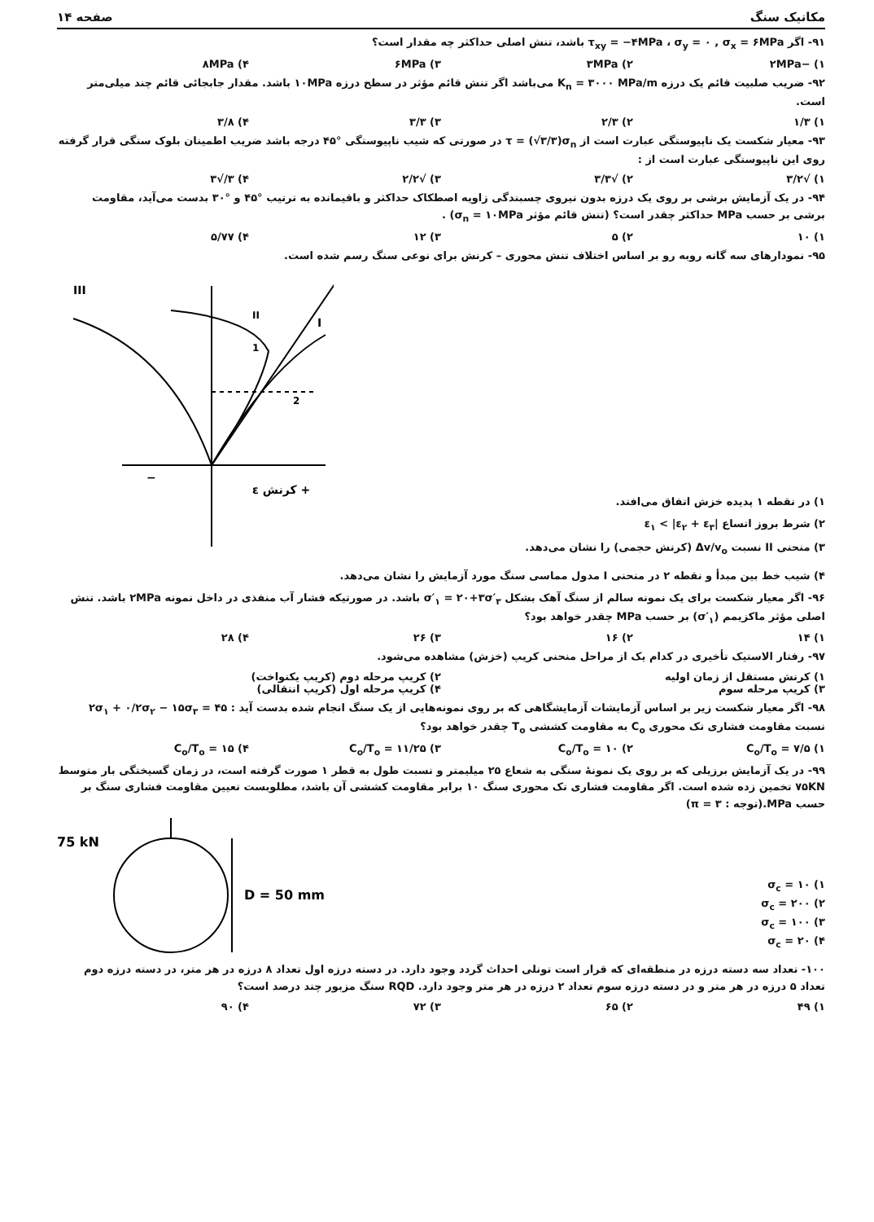مکانیک سنگ صفحه ۱۴
۹۱- اگر τ<sub>xy</sub> = −۴MPa ، σ<sub>y</sub> = ۰ , σ<sub>x</sub> = ۶MPa باشد، تنش اصلی حداکثر چه مقدار است؟
۱) −۲MPa ۲) ۳MPa ۳) ۶MPa ۴) ۸MPa
۹۲- ضریب صلبیت قائم یک درزه K<sub>n</sub> = ۳۰۰۰ MPa/m می‌باشد اگر تنش قائم مؤثر در سطح درزه ۱۰MPa باشد. مقدار جابجائی قائم چند میلی‌متر است.
۱) ۱/۳ ۲) ۲/۳ ۳) ۳/۳ ۴) ۳/۸
۹۳- معیار شکست یک ناپیوستگی عبارت است از τ = (√۳/۳)σ<sub>n</sub> در صورتی که شیب ناپیوستگی °۴۵ درجه باشد ضریب اطمینان بلوک سنگی قرار گرفته روی این ناپیوستگی عبارت است از :
۱) √۳/۲ ۲) √۳/۳ ۳) √۲/۲ ۴) ۳/√۳
۹۴- در یک آزمایش برشی بر روی یک درزه بدون نیروی چسبندگی زاویه اصطکاک حداکثر و باقیمانده به ترتیب °۴۵ و °۳۰ بدست می‌آید، مقاومت برشی بر حسب MPa حداکثر چقدر است؟ (تنش قائم مؤثر σ<sub>n</sub> = ۱۰MPa) .
۱) ۱۰ ۲) ۵ ۳) ۱۲ ۴) ۵/۷۷
۹۵- نمودارهای سه گانه روبه رو بر اساس اختلاف تنش محوری – کرنش برای نوعی سنگ رسم شده است.
۱) در نقطه ۱ پدیده خزش اتفاق می‌افتد.
۲) شرط بروز اتساع |ε<sub>۱</sub> < |ε<sub>۲</sub> + ε<sub>۳</sub>
۳) منحنی II نسبت Δv/v<sub>o</sub> (کرنش حجمی) را نشان می‌دهد.
III
II
I
1
2
ε کرنش +
−
۴) شیب خط بین مبدأ و نقطه ۲ در منحنی I مدول مماسی سنگ مورد آزمایش را نشان می‌دهد.
۹۶- اگر معیار شکست برای یک نمونه سالم از سنگ آهک بشکل σ′<sub>۱</sub> = ۲۰+۳σ′<sub>۳</sub> باشد. در صورتیکه فشار آب منفذی در داخل نمونه ۲MPa باشد. تنش اصلی مؤثر ماکزیمم (σ′<sub>۱</sub>) بر حسب MPa چقدر خواهد بود؟
۱) ۱۴ ۲) ۱۶ ۳) ۲۶ ۴) ۲۸
۹۷- رفتار الاستیک تأخیری در کدام یک از مراحل منحنی کریپ (خزش) مشاهده می‌شود.
۱) کرنش مستقل از زمان اولیه ۲) کریپ مرحله دوم (کریپ یکنواخت) ۳) کریپ مرحله سوم ۴) کریپ مرحله اول (کریپ انتقالی)
۹۸- اگر معیار شکست زیر بر اساس آزمایشات آزمایشگاهی که بر روی نمونه‌هایی از یک سنگ انجام شده بدست آید : ۲σ<sub>۱</sub> + ۰/۲σ<sub>۲</sub> − ۱۵σ<sub>۳</sub> = ۴۵ نسبت مقاومت فشاری تک محوری C<sub>o</sub> به مقاومت کششی T<sub>o</sub> چقدر خواهد بود؟
۱) C<sub>o</sub>/T<sub>o</sub> = ۷/۵ ۲) C<sub>o</sub>/T<sub>o</sub> = ۱۰ ۳) C<sub>o</sub>/T<sub>o</sub> = ۱۱/۲۵ ۴) C<sub>o</sub>/T<sub>o</sub> = ۱۵
۹۹- در یک آزمایش برزیلی که بر روی یک نمونهٔ سنگی به شعاع ۲۵ میلیمتر و نسبت طول به قطر ۱ صورت گرفته است، در زمان گسیختگی بار متوسط ۷۵KN تخمین زده شده است. اگر مقاومت فشاری تک محوری سنگ ۱۰ برابر مقاومت کششی آن باشد، مطلوبست تعیین مقاومت فشاری سنگ بر حسب MPa.(توجه : π = ۳)
۱) σ<sub>c</sub> = ۱۰
۲) σ<sub>c</sub> = ۲۰۰
۳) σ<sub>c</sub> = ۱۰۰
۴) σ<sub>c</sub> = ۲۰
75 kN
D = 50 mm
۱۰۰- تعداد سه دسته درزه در منطقه‌ای که قرار است تونلی احداث گردد وجود دارد. در دسته درزه اول تعداد ۸ درزه در هر متر، در دسته درزه دوم تعداد ۵ درزه در هر متر و در دسته درزه سوم تعداد ۲ درزه در هر متر وجود دارد. RQD سنگ مزبور چند درصد است؟
۱) ۴۹ ۲) ۶۵ ۳) ۷۲ ۴) ۹۰